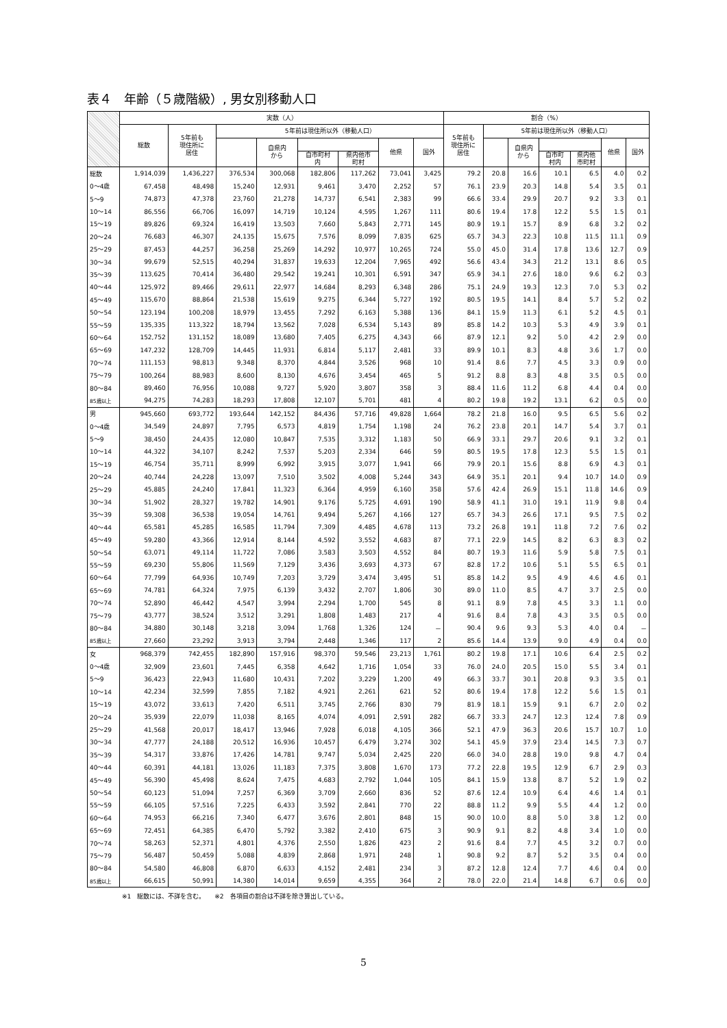表４　年齢（５歳階級）, 男女別移動人口
| | 実数（人） | | | | | | | | 割合（%） | | | | | | |
| --- | --- | --- | --- | --- | --- | --- | --- | --- | --- | --- | --- | --- | --- | --- | --- |
| | 総数 | 5年前も 現住所に 居住 | 5年前は現住所以外（移動人口） | | | | | | 5年前も 現住所に 居住 | 5年前は現住所以外（移動人口） | | | | | |
| | | | | 自県内 から | | | 他県 | 国外 | | | 自県内 から | | | 他県 | 国外 |
| | | | | | 自市町村 内 | 県内他市 町村 | | | | | | 自市町 村内 | 県内他 市町村 | | |
| 総数 | 1,914,039 | 1,436,227 | 376,534 | 300,068 | 182,806 | 117,262 | 73,041 | 3,425 | 79.2 | 20.8 | 16.6 | 10.1 | 6.5 | 4.0 | 0.2 |
| 0～4歳 | 67,458 | 48,498 | 15,240 | 12,931 | 9,461 | 3,470 | 2,252 | 57 | 76.1 | 23.9 | 20.3 | 14.8 | 5.4 | 3.5 | 0.1 |
| 5～9 | 74,873 | 47,378 | 23,760 | 21,278 | 14,737 | 6,541 | 2,383 | 99 | 66.6 | 33.4 | 29.9 | 20.7 | 9.2 | 3.3 | 0.1 |
| 10～14 | 86,556 | 66,706 | 16,097 | 14,719 | 10,124 | 4,595 | 1,267 | 111 | 80.6 | 19.4 | 17.8 | 12.2 | 5.5 | 1.5 | 0.1 |
| 15～19 | 89,826 | 69,324 | 16,419 | 13,503 | 7,660 | 5,843 | 2,771 | 145 | 80.9 | 19.1 | 15.7 | 8.9 | 6.8 | 3.2 | 0.2 |
| 20～24 | 76,683 | 46,307 | 24,135 | 15,675 | 7,576 | 8,099 | 7,835 | 625 | 65.7 | 34.3 | 22.3 | 10.8 | 11.5 | 11.1 | 0.9 |
| 25～29 | 87,453 | 44,257 | 36,258 | 25,269 | 14,292 | 10,977 | 10,265 | 724 | 55.0 | 45.0 | 31.4 | 17.8 | 13.6 | 12.7 | 0.9 |
| 30～34 | 99,679 | 52,515 | 40,294 | 31,837 | 19,633 | 12,204 | 7,965 | 492 | 56.6 | 43.4 | 34.3 | 21.2 | 13.1 | 8.6 | 0.5 |
| 35～39 | 113,625 | 70,414 | 36,480 | 29,542 | 19,241 | 10,301 | 6,591 | 347 | 65.9 | 34.1 | 27.6 | 18.0 | 9.6 | 6.2 | 0.3 |
| 40～44 | 125,972 | 89,466 | 29,611 | 22,977 | 14,684 | 8,293 | 6,348 | 286 | 75.1 | 24.9 | 19.3 | 12.3 | 7.0 | 5.3 | 0.2 |
| 45～49 | 115,670 | 88,864 | 21,538 | 15,619 | 9,275 | 6,344 | 5,727 | 192 | 80.5 | 19.5 | 14.1 | 8.4 | 5.7 | 5.2 | 0.2 |
| 50～54 | 123,194 | 100,208 | 18,979 | 13,455 | 7,292 | 6,163 | 5,388 | 136 | 84.1 | 15.9 | 11.3 | 6.1 | 5.2 | 4.5 | 0.1 |
| 55～59 | 135,335 | 113,322 | 18,794 | 13,562 | 7,028 | 6,534 | 5,143 | 89 | 85.8 | 14.2 | 10.3 | 5.3 | 4.9 | 3.9 | 0.1 |
| 60～64 | 152,752 | 131,152 | 18,089 | 13,680 | 7,405 | 6,275 | 4,343 | 66 | 87.9 | 12.1 | 9.2 | 5.0 | 4.2 | 2.9 | 0.0 |
| 65～69 | 147,232 | 128,709 | 14,445 | 11,931 | 6,814 | 5,117 | 2,481 | 33 | 89.9 | 10.1 | 8.3 | 4.8 | 3.6 | 1.7 | 0.0 |
| 70～74 | 111,153 | 98,813 | 9,348 | 8,370 | 4,844 | 3,526 | 968 | 10 | 91.4 | 8.6 | 7.7 | 4.5 | 3.3 | 0.9 | 0.0 |
| 75～79 | 100,264 | 88,983 | 8,600 | 8,130 | 4,676 | 3,454 | 465 | 5 | 91.2 | 8.8 | 8.3 | 4.8 | 3.5 | 0.5 | 0.0 |
| 80～84 | 89,460 | 76,956 | 10,088 | 9,727 | 5,920 | 3,807 | 358 | 3 | 88.4 | 11.6 | 11.2 | 6.8 | 4.4 | 0.4 | 0.0 |
| 85歳以上 | 94,275 | 74,283 | 18,293 | 17,808 | 12,107 | 5,701 | 481 | 4 | 80.2 | 19.8 | 19.2 | 13.1 | 6.2 | 0.5 | 0.0 |
| 男 | 945,660 | 693,772 | 193,644 | 142,152 | 84,436 | 57,716 | 49,828 | 1,664 | 78.2 | 21.8 | 16.0 | 9.5 | 6.5 | 5.6 | 0.2 |
| 0～4歳 | 34,549 | 24,897 | 7,795 | 6,573 | 4,819 | 1,754 | 1,198 | 24 | 76.2 | 23.8 | 20.1 | 14.7 | 5.4 | 3.7 | 0.1 |
| 5～9 | 38,450 | 24,435 | 12,080 | 10,847 | 7,535 | 3,312 | 1,183 | 50 | 66.9 | 33.1 | 29.7 | 20.6 | 9.1 | 3.2 | 0.1 |
| 10～14 | 44,322 | 34,107 | 8,242 | 7,537 | 5,203 | 2,334 | 646 | 59 | 80.5 | 19.5 | 17.8 | 12.3 | 5.5 | 1.5 | 0.1 |
| 15～19 | 46,754 | 35,711 | 8,999 | 6,992 | 3,915 | 3,077 | 1,941 | 66 | 79.9 | 20.1 | 15.6 | 8.8 | 6.9 | 4.3 | 0.1 |
| 20～24 | 40,744 | 24,228 | 13,097 | 7,510 | 3,502 | 4,008 | 5,244 | 343 | 64.9 | 35.1 | 20.1 | 9.4 | 10.7 | 14.0 | 0.9 |
| 25～29 | 45,885 | 24,240 | 17,841 | 11,323 | 6,364 | 4,959 | 6,160 | 358 | 57.6 | 42.4 | 26.9 | 15.1 | 11.8 | 14.6 | 0.9 |
| 30～34 | 51,902 | 28,327 | 19,782 | 14,901 | 9,176 | 5,725 | 4,691 | 190 | 58.9 | 41.1 | 31.0 | 19.1 | 11.9 | 9.8 | 0.4 |
| 35～39 | 59,308 | 36,538 | 19,054 | 14,761 | 9,494 | 5,267 | 4,166 | 127 | 65.7 | 34.3 | 26.6 | 17.1 | 9.5 | 7.5 | 0.2 |
| 40～44 | 65,581 | 45,285 | 16,585 | 11,794 | 7,309 | 4,485 | 4,678 | 113 | 73.2 | 26.8 | 19.1 | 11.8 | 7.2 | 7.6 | 0.2 |
| 45～49 | 59,280 | 43,366 | 12,914 | 8,144 | 4,592 | 3,552 | 4,683 | 87 | 77.1 | 22.9 | 14.5 | 8.2 | 6.3 | 8.3 | 0.2 |
| 50～54 | 63,071 | 49,114 | 11,722 | 7,086 | 3,583 | 3,503 | 4,552 | 84 | 80.7 | 19.3 | 11.6 | 5.9 | 5.8 | 7.5 | 0.1 |
| 55～59 | 69,230 | 55,806 | 11,569 | 7,129 | 3,436 | 3,693 | 4,373 | 67 | 82.8 | 17.2 | 10.6 | 5.1 | 5.5 | 6.5 | 0.1 |
| 60～64 | 77,799 | 64,936 | 10,749 | 7,203 | 3,729 | 3,474 | 3,495 | 51 | 85.8 | 14.2 | 9.5 | 4.9 | 4.6 | 4.6 | 0.1 |
| 65～69 | 74,781 | 64,324 | 7,975 | 6,139 | 3,432 | 2,707 | 1,806 | 30 | 89.0 | 11.0 | 8.5 | 4.7 | 3.7 | 2.5 | 0.0 |
| 70～74 | 52,890 | 46,442 | 4,547 | 3,994 | 2,294 | 1,700 | 545 | 8 | 91.1 | 8.9 | 7.8 | 4.5 | 3.3 | 1.1 | 0.0 |
| 75～79 | 43,777 | 38,524 | 3,512 | 3,291 | 1,808 | 1,483 | 217 | 4 | 91.6 | 8.4 | 7.8 | 4.3 | 3.5 | 0.5 | 0.0 |
| 80～84 | 34,880 | 30,148 | 3,218 | 3,094 | 1,768 | 1,326 | 124 | － | 90.4 | 9.6 | 9.3 | 5.3 | 4.0 | 0.4 | － |
| 85歳以上 | 27,660 | 23,292 | 3,913 | 3,794 | 2,448 | 1,346 | 117 | 2 | 85.6 | 14.4 | 13.9 | 9.0 | 4.9 | 0.4 | 0.0 |
| 女 | 968,379 | 742,455 | 182,890 | 157,916 | 98,370 | 59,546 | 23,213 | 1,761 | 80.2 | 19.8 | 17.1 | 10.6 | 6.4 | 2.5 | 0.2 |
| 0～4歳 | 32,909 | 23,601 | 7,445 | 6,358 | 4,642 | 1,716 | 1,054 | 33 | 76.0 | 24.0 | 20.5 | 15.0 | 5.5 | 3.4 | 0.1 |
| 5～9 | 36,423 | 22,943 | 11,680 | 10,431 | 7,202 | 3,229 | 1,200 | 49 | 66.3 | 33.7 | 30.1 | 20.8 | 9.3 | 3.5 | 0.1 |
| 10～14 | 42,234 | 32,599 | 7,855 | 7,182 | 4,921 | 2,261 | 621 | 52 | 80.6 | 19.4 | 17.8 | 12.2 | 5.6 | 1.5 | 0.1 |
| 15～19 | 43,072 | 33,613 | 7,420 | 6,511 | 3,745 | 2,766 | 830 | 79 | 81.9 | 18.1 | 15.9 | 9.1 | 6.7 | 2.0 | 0.2 |
| 20～24 | 35,939 | 22,079 | 11,038 | 8,165 | 4,074 | 4,091 | 2,591 | 282 | 66.7 | 33.3 | 24.7 | 12.3 | 12.4 | 7.8 | 0.9 |
| 25～29 | 41,568 | 20,017 | 18,417 | 13,946 | 7,928 | 6,018 | 4,105 | 366 | 52.1 | 47.9 | 36.3 | 20.6 | 15.7 | 10.7 | 1.0 |
| 30～34 | 47,777 | 24,188 | 20,512 | 16,936 | 10,457 | 6,479 | 3,274 | 302 | 54.1 | 45.9 | 37.9 | 23.4 | 14.5 | 7.3 | 0.7 |
| 35～39 | 54,317 | 33,876 | 17,426 | 14,781 | 9,747 | 5,034 | 2,425 | 220 | 66.0 | 34.0 | 28.8 | 19.0 | 9.8 | 4.7 | 0.4 |
| 40～44 | 60,391 | 44,181 | 13,026 | 11,183 | 7,375 | 3,808 | 1,670 | 173 | 77.2 | 22.8 | 19.5 | 12.9 | 6.7 | 2.9 | 0.3 |
| 45～49 | 56,390 | 45,498 | 8,624 | 7,475 | 4,683 | 2,792 | 1,044 | 105 | 84.1 | 15.9 | 13.8 | 8.7 | 5.2 | 1.9 | 0.2 |
| 50～54 | 60,123 | 51,094 | 7,257 | 6,369 | 3,709 | 2,660 | 836 | 52 | 87.6 | 12.4 | 10.9 | 6.4 | 4.6 | 1.4 | 0.1 |
| 55～59 | 66,105 | 57,516 | 7,225 | 6,433 | 3,592 | 2,841 | 770 | 22 | 88.8 | 11.2 | 9.9 | 5.5 | 4.4 | 1.2 | 0.0 |
| 60～64 | 74,953 | 66,216 | 7,340 | 6,477 | 3,676 | 2,801 | 848 | 15 | 90.0 | 10.0 | 8.8 | 5.0 | 3.8 | 1.2 | 0.0 |
| 65～69 | 72,451 | 64,385 | 6,470 | 5,792 | 3,382 | 2,410 | 675 | 3 | 90.9 | 9.1 | 8.2 | 4.8 | 3.4 | 1.0 | 0.0 |
| 70～74 | 58,263 | 52,371 | 4,801 | 4,376 | 2,550 | 1,826 | 423 | 2 | 91.6 | 8.4 | 7.7 | 4.5 | 3.2 | 0.7 | 0.0 |
| 75～79 | 56,487 | 50,459 | 5,088 | 4,839 | 2,868 | 1,971 | 248 | 1 | 90.8 | 9.2 | 8.7 | 5.2 | 3.5 | 0.4 | 0.0 |
| 80～84 | 54,580 | 46,808 | 6,870 | 6,633 | 4,152 | 2,481 | 234 | 3 | 87.2 | 12.8 | 12.4 | 7.7 | 4.6 | 0.4 | 0.0 |
| 85歳以上 | 66,615 | 50,991 | 14,380 | 14,014 | 9,659 | 4,355 | 364 | 2 | 78.0 | 22.0 | 21.4 | 14.8 | 6.7 | 0.6 | 0.0 |
※1　総数には、不詳を含む。　　※2　各項目の割合は不詳を除き算出している。
5